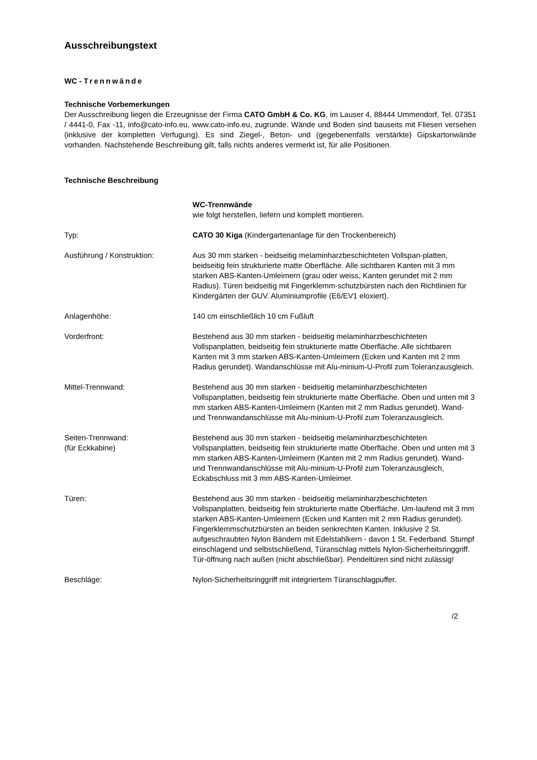Ausschreibungstext
WC - Trennwände
Technische Vorbemerkungen
Der Ausschreibung liegen die Erzeugnisse der Firma CATO GmbH & Co. KG, im Lauser 4, 88444 Ummendorf, Tel. 07351 / 4441-0, Fax -11, info@cato-info.eu, www.cato-info.eu, zugrunde. Wände und Boden sind bauseits mit Fliesen versehen (inklusive der kompletten Verfugung). Es sind Ziegel-, Beton- und (gegebenenfalls verstärkte) Gipskartonwände vorhanden. Nachstehende Beschreibung gilt, falls nichts anderes vermerkt ist, für alle Positionen.
Technische Beschreibung
WC-Trennwände
wie folgt herstellen, liefern und komplett montieren.
Typ: CATO 30 Kiga (Kindergartenanlage für den Trockenbereich)
Ausführung / Konstruktion: Aus 30 mm starken - beidseitig melaminharzbeschichteten Vollspan-platten, beidseitig fein strukturierte matte Oberfläche. Alle sichtbaren Kanten mit 3 mm starken ABS-Kanten-Umleimern (grau oder weiss, Kanten gerundet mit 2 mm Radius). Türen beidseitig mit Fingerklemm-schutzbürsten nach den Richtlinien für Kindergärten der GUV. Aluminiumprofile (E6/EV1 eloxiert).
Anlagenhöhe: 140 cm einschließlich 10 cm Fußluft
Vorderfront: Bestehend aus 30 mm starken - beidseitig melaminharzbeschichteten Vollspanplatten, beidseitig fein strukturierte matte Oberfläche. Alle sichtbaren Kanten mit 3 mm starken ABS-Kanten-Umleimern (Ecken und Kanten mit 2 mm Radius gerundet). Wandanschlüsse mit Alu-minium-U-Profil zum Toleranzausgleich.
Mittel-Trennwand: Bestehend aus 30 mm starken - beidseitig melaminharzbeschichteten Vollspanplatten, beidseitig fein strukturierte matte Oberfläche. Oben und unten mit 3 mm starken ABS-Kanten-Umleimern (Kanten mit 2 mm Radius gerundet). Wand- und Trennwandanschlüsse mit Alu-minium-U-Profil zum Toleranzausgleich.
Seiten-Trennwand:
(für Eckkabine)
Bestehend aus 30 mm starken - beidseitig melaminharzbeschichteten Vollspanplatten, beidseitig fein strukturierte matte Oberfläche. Oben und unten mit 3 mm starken ABS-Kanten-Umleimern (Kanten mit 2 mm Radius gerundet). Wand- und Trennwandanschlüsse mit Alu-minium-U-Profil zum Toleranzausgleich, Eckabschluss mit 3 mm ABS-Kanten-Umleimer.
Türen: Bestehend aus 30 mm starken - beidseitig melaminharzbeschichteten Vollspanplatten, beidseitig fein strukturierte matte Oberfläche. Um-laufend mit 3 mm starken ABS-Kanten-Umleimern (Ecken und Kanten mit 2 mm Radius gerundet). Fingerklemmschutzbürsten an beiden senkrechten Kanten. Inklusive 2 St. aufgeschraubten Nylon Bändern mit Edelstahlkern - davon 1 St. Federband. Stumpf einschlagend und selbstschließend, Türanschlag mittels Nylon-Sicherheitsringgriff. Tür-öffnung nach außen (nicht abschließbar). Pendeltüren sind nicht zulässig!
Beschläge: Nylon-Sicherheitsringgriff mit integriertem Türanschlagpuffer.
/2